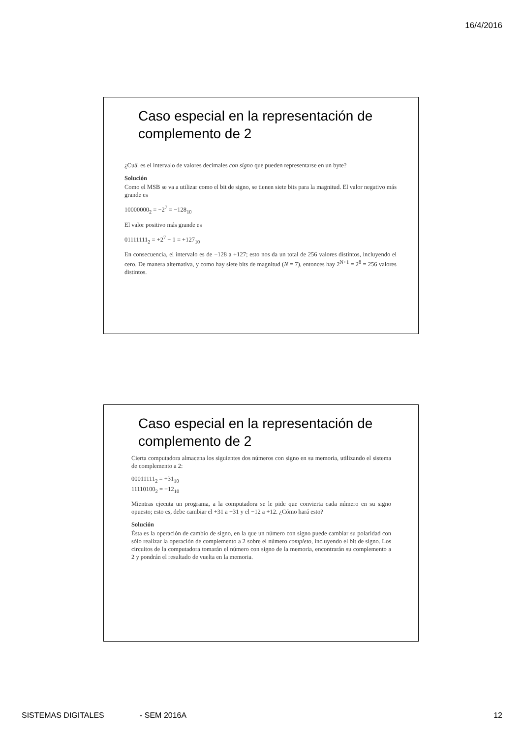16/4/2016
Caso especial en la representación de complemento de 2
¿Cuál es el intervalo de valores decimales con signo que pueden representarse en un byte?
Solución
Como el MSB se va a utilizar como el bit de signo, se tienen siete bits para la magnitud. El valor negativo más grande es
10000000<sub>2</sub> = −2<sup>7</sup> = −128<sub>10</sub>
El valor positivo más grande es
01111111<sub>2</sub> = +2<sup>7</sup> − 1 = +127<sub>10</sub>
En consecuencia, el intervalo es de −128 a +127; esto nos da un total de 256 valores distintos, incluyendo el cero. De manera alternativa, y como hay siete bits de magnitud (N = 7), entonces hay 2<sup>N+1</sup> = 2<sup>8</sup> = 256 valores distintos.
Caso especial en la representación de complemento de 2
Cierta computadora almacena los siguientes dos números con signo en su memoria, utilizando el sistema de complemento a 2:
00011111<sub>2</sub> = +31<sub>10</sub>
11110100<sub>2</sub> = −12<sub>10</sub>
Mientras ejecuta un programa, a la computadora se le pide que convierta cada número en su signo opuesto; esto es, debe cambiar el +31 a −31 y el −12 a +12. ¿Cómo hará esto?
Solución
Ésta es la operación de cambio de signo, en la que un número con signo puede cambiar su polaridad con sólo realizar la operación de complemento a 2 sobre el número completo, incluyendo el bit de signo. Los circuitos de la computadora tomarán el número con signo de la memoria, encontrarán su complemento a 2 y pondrán el resultado de vuelta en la memoria.
SISTEMAS DIGITALES - SEM 2016A 12